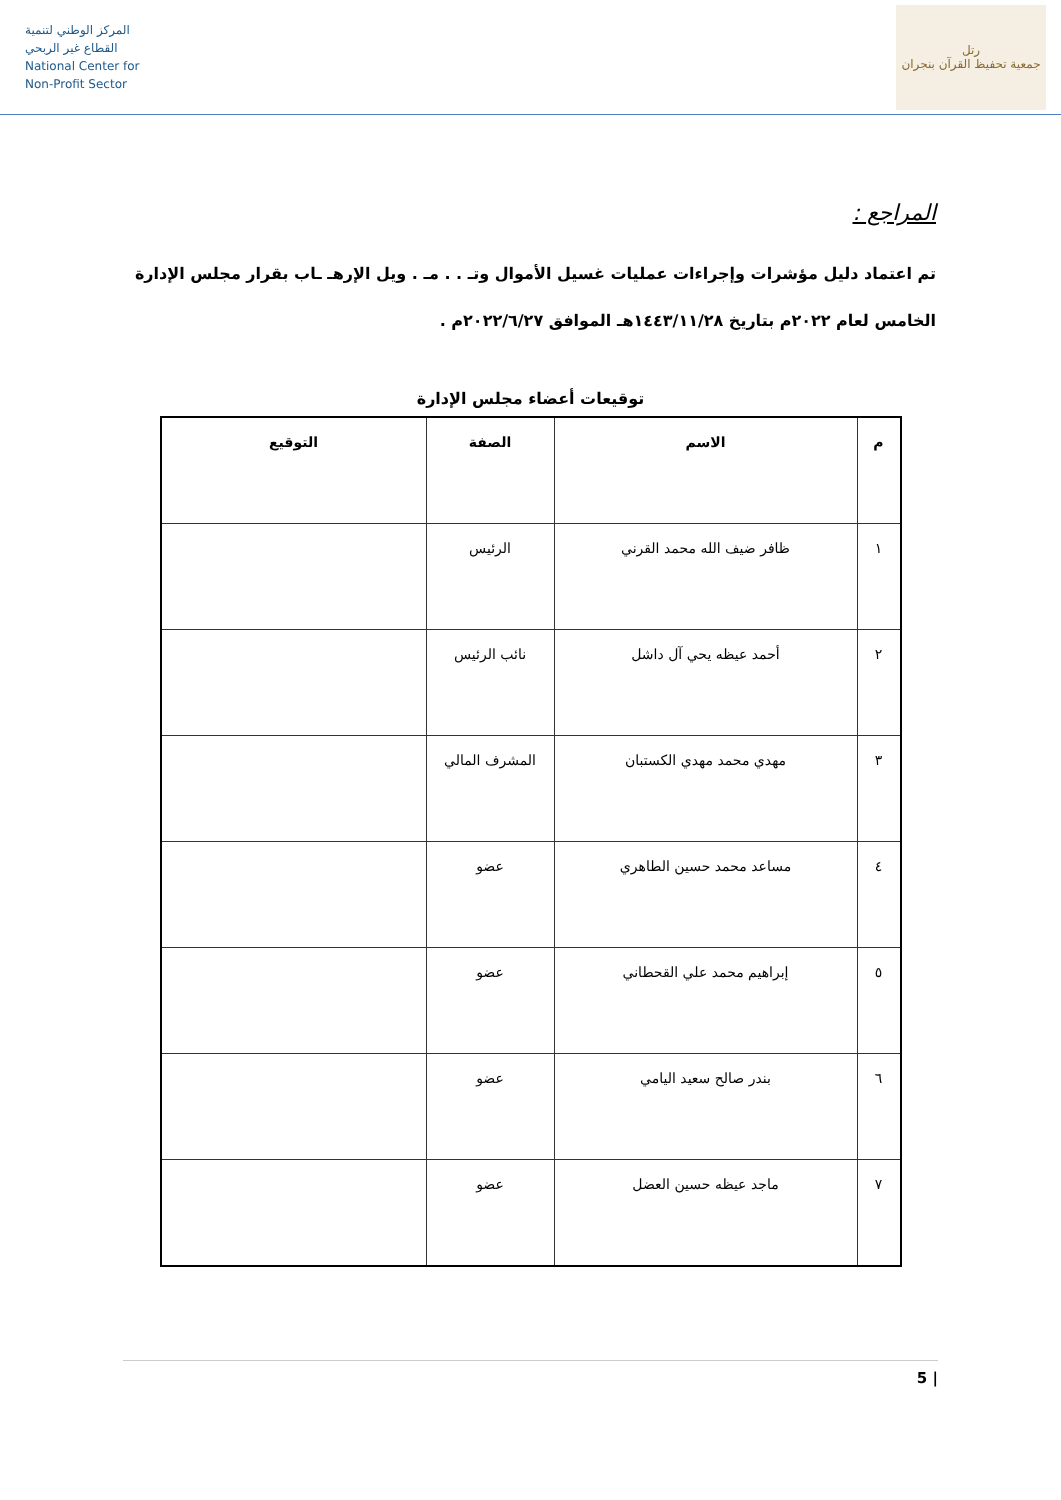المركز الوطني لتنمية
القطاع غير الربحي
National Center for
Non-Profit Sector
رتل
جمعية تحفيظ القرآن بنجران
المراجع :
تم اعتماد دليل مؤشرات وإجراءات عمليات غسيل الأموال وتـ . . مـ . ويل الإرهـ ـاب بقرار مجلس الإدارة
الخامس لعام ٢٠٢٢م بتاريخ ١٤٤٣/١١/٢٨هـ الموافق ٢٠٢٢/٦/٢٧م .
توقيعات أعضاء مجلس الإدارة
| م | الاسم | الصفة | التوقيع |
| --- | --- | --- | --- |
| ١ | ظافر ضيف الله محمد القرني | الرئيس | |
| ٢ | أحمد عيظه يحي آل داشل | نائب الرئيس | |
| ٣ | مهدي محمد مهدي الكستبان | المشرف المالي | |
| ٤ | مساعد محمد حسين الطاهري | عضو | |
| ٥ | إبراهيم محمد علي القحطاني | عضو | |
| ٦ | بندر صالح سعيد اليامي | عضو | |
| ٧ | ماجد عيظه حسين العضل | عضو | |
| 5